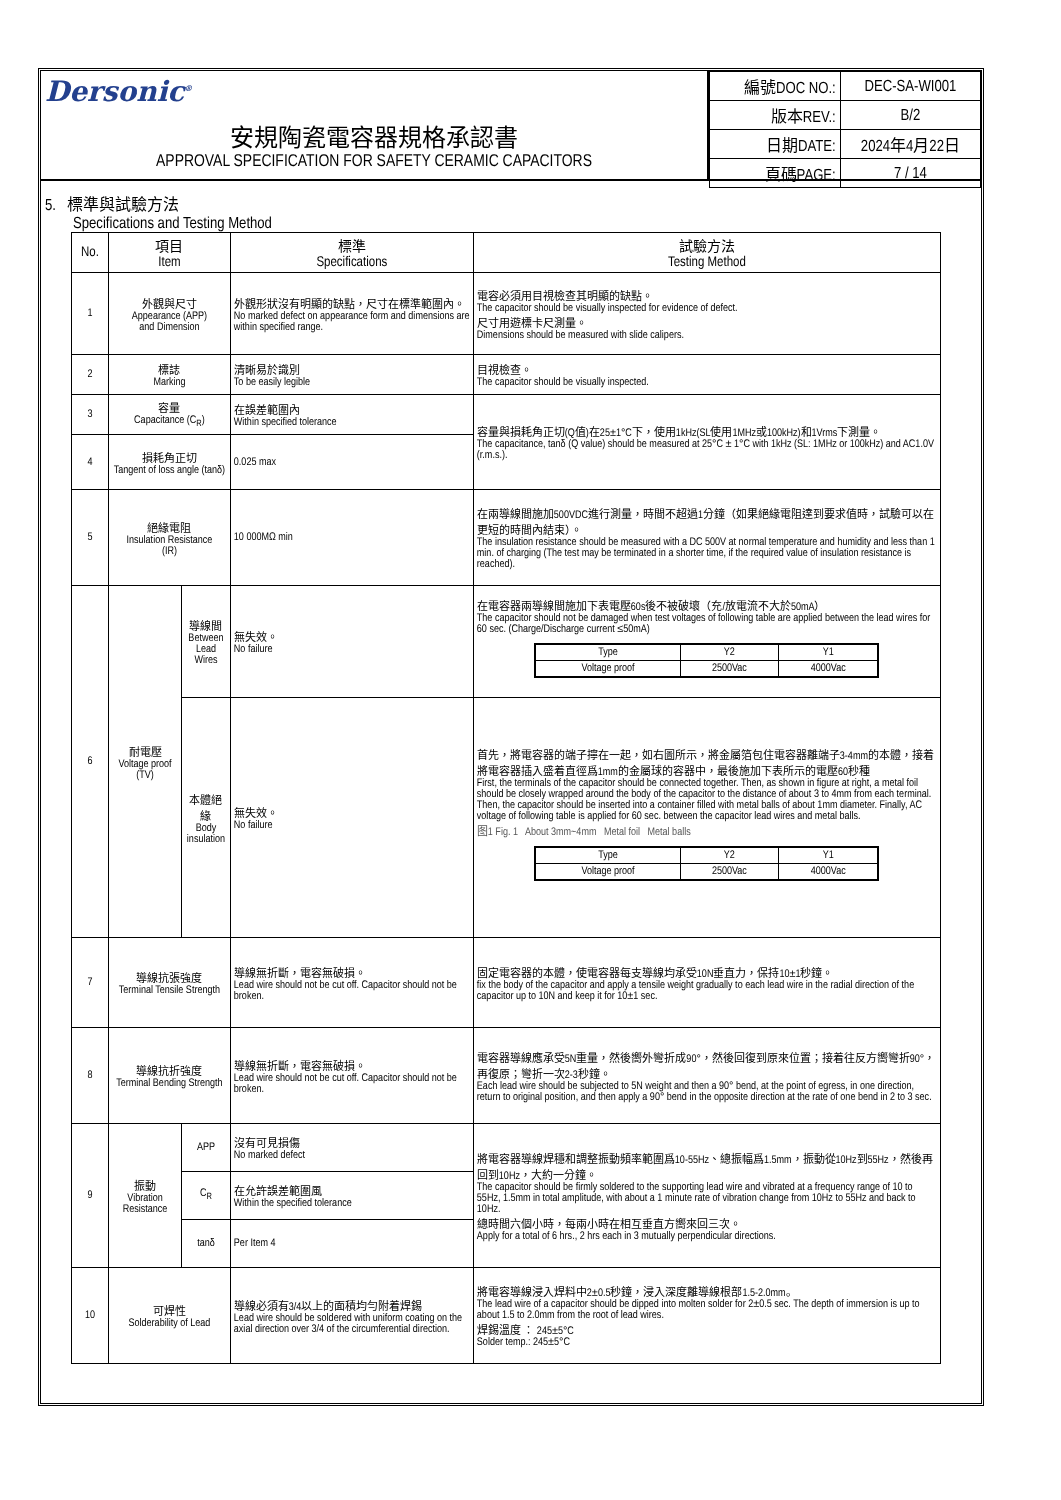Dersonic<sup>®</sup>
安規陶瓷電容器規格承認書
APPROVAL SPECIFICATION FOR SAFETY CERAMIC CAPACITORS
| 編號DOC NO.: | DEC-SA-WI001 |
| 版本REV.: | B/2 |
| 日期DATE: | 2024年4月22日 |
| 頁碼PAGE: | 7 / 14 |
5. 標準與試驗方法
Specifications and Testing Method
| No. | 項目 Item | | 標準 Specifications | 試驗方法 Testing Method |
| --- | --- | --- | --- | --- |
| 1 | 外觀與尺寸 Appearance (APP) and Dimension | | 外觀形狀沒有明顯的缺點，尺寸在標準範圍內。 No marked defect on appearance form and dimensions are within specified range. | 電容必須用目視檢查其明顯的缺點。 The capacitor should be visually inspected for evidence of defect. 尺寸用遊標卡尺測量。 Dimensions should be measured with slide calipers. |
| 2 | 標誌 Marking | | 清晰易於識別 To be easily legible | 目視檢查。 The capacitor should be visually inspected. |
| 3 | 容量 Capacitance (C<sub>R</sub>) | | 在誤差範圍內 Within specified tolerance | 容量與損耗角正切(Q值)在25±1°C下，使用1kHz(SL使用1MHz或100kHz)和1Vrms下測量。 The capacitance, tanδ (Q value) should be measured at 25°C ± 1°C with 1kHz (SL: 1MHz or 100kHz) and AC1.0V (r.m.s.). |
| 4 | 損耗角正切 Tangent of loss angle (tanδ) | | 0.025 max | |
| 5 | 絕緣電阻 Insulation Resistance (IR) | | 10 000MΩ min | 在兩導線間施加500VDC進行測量，時間不超過1分鐘（如果絕緣電阻達到要求值時，試驗可以在更短的時間內結束）。 The insulation resistance should be measured with a DC 500V at normal temperature and humidity and less than 1 min. of charging (The test may be terminated in a shorter time, if the required value of insulation resistance is reached). |
| 6 | 耐電壓 Voltage proof (TV) | 導線間 Between Lead Wires | 無失效。 No failure | 在電容器兩導線間施加下表電壓60s後不被破壞（充/放電流不大於50mA） The capacitor should not be damaged when test voltages of following table are applied between the lead wires for 60 sec. (Charge/Discharge current ≤50mA) / Type / Y2 / Y1 / / Voltage proof / 2500Vac / 4000Vac / |
| | | 本體絕緣 Body insulation | 無失效。 No failure | 首先，將電容器的端子擰在一起，如右圖所示，將金屬箔包住電容器離端子3-4mm的本體，接着將電容器插入盛着直徑爲1mm的金屬球的容器中，最後施加下表所示的電壓60秒種 First, the terminals of the capacitor should be connected together. Then, as shown in figure at right, a metal foil should be closely wrapped around the body of the capacitor to the distance of about 3 to 4mm from each terminal. Then, the capacitor should be inserted into a container filled with metal balls of about 1mm diameter. Finally, AC voltage of following table is applied for 60 sec. between the capacitor lead wires and metal balls. 图1 Fig. 1 About 3mm~4mm Metal foil Metal balls / Type / Y2 / Y1 / / Voltage proof / 2500Vac / 4000Vac / |
| 7 | 導線抗張強度 Terminal Tensile Strength | | 導線無折斷，電容無破損。 Lead wire should not be cut off. Capacitor should not be broken. | 固定電容器的本體，使電容器每支導線均承受10N垂直力，保持10±1秒鐘。 fix the body of the capacitor and apply a tensile weight gradually to each lead wire in the radial direction of the capacitor up to 10N and keep it for 10±1 sec. |
| 8 | 導線抗折強度 Terminal Bending Strength | | 導線無折斷，電容無破損。 Lead wire should not be cut off. Capacitor should not be broken. | 電容器導線應承受5N重量，然後嚮外彎折成90°，然後回復到原來位置；接着往反方嚮彎折90°，再復原；彎折一次2-3秒鐘。 Each lead wire should be subjected to 5N weight and then a 90° bend, at the point of egress, in one direction, return to original position, and then apply a 90° bend in the opposite direction at the rate of one bend in 2 to 3 sec. |
| 9 | 振動 Vibration Resistance | APP | 沒有可見損傷 No marked defect | 將電容器導線焊穩和調整振動頻率範圍爲10-55Hz、總振幅爲1.5mm，振動從10Hz到55Hz，然後再回到10Hz，大約一分鐘。 The capacitor should be firmly soldered to the supporting lead wire and vibrated at a frequency range of 10 to 55Hz, 1.5mm in total amplitude, with about a 1 minute rate of vibration change from 10Hz to 55Hz and back to 10Hz. 總時間六個小時，每兩小時在相互垂直方嚮來回三次。 Apply for a total of 6 hrs., 2 hrs each in 3 mutually perpendicular directions. |
| | | C<sub>R</sub> | 在允許誤差範圍風 Within the specified tolerance | |
| | | tanδ | Per Item 4 | |
| 10 | 可焊性 Solderability of Lead | | 導線必須有3/4以上的面積均勻附着焊錫 Lead wire should be soldered with uniform coating on the axial direction over 3/4 of the circumferential direction. | 將電容導線浸入焊料中2±0.5秒鐘，浸入深度離導線根部1.5-2.0mm。 The lead wire of a capacitor should be dipped into molten solder for 2±0.5 sec. The depth of immersion is up to about 1.5 to 2.0mm from the root of lead wires. 焊錫溫度 ： 245±5°C Solder temp.: 245±5°C |